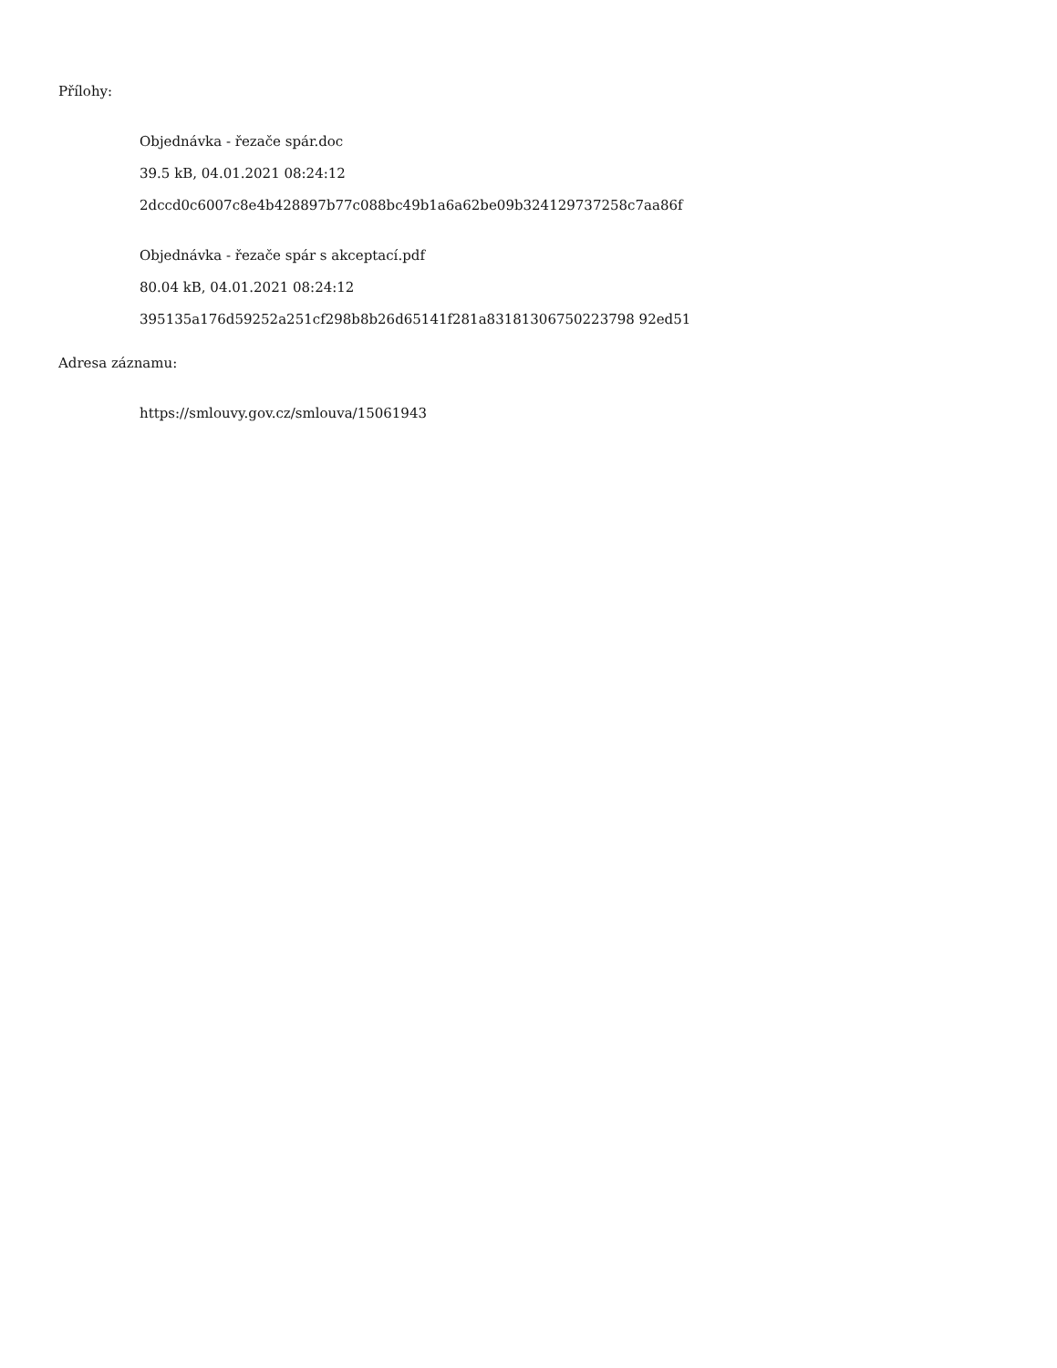Přílohy:
Objednávka - řezače spár.doc
39.5 kB, 04.01.2021 08:24:12
2dccd0c6007c8e4b428897b77c088bc49b1a6a62be09b324129737258c7aa86f
Objednávka - řezače spár s akceptací.pdf
80.04 kB, 04.01.2021 08:24:12
395135a176d59252a251cf298b8b26d65141f281a83181306750223798 92ed51
Adresa záznamu:
https://smlouvy.gov.cz/smlouva/15061943